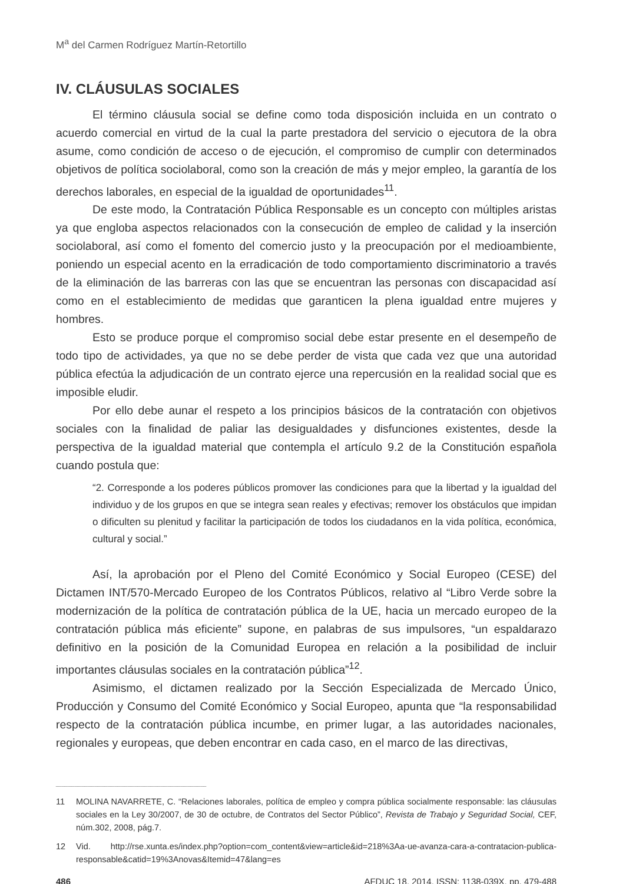M<sup>a</sup> del Carmen Rodríguez Martín-Retortillo
IV. CLÁUSULAS SOCIALES
El término cláusula social se define como toda disposición incluida en un contrato o acuerdo comercial en virtud de la cual la parte prestadora del servicio o ejecutora de la obra asume, como condición de acceso o de ejecución, el compromiso de cumplir con determinados objetivos de política sociolaboral, como son la creación de más y mejor empleo, la garantía de los derechos laborales, en especial de la igualdad de oportunidades<sup>11</sup>.
De este modo, la Contratación Pública Responsable es un concepto con múltiples aristas ya que engloba aspectos relacionados con la consecución de empleo de calidad y la inserción sociolaboral, así como el fomento del comercio justo y la preocupación por el medioambiente, poniendo un especial acento en la erradicación de todo comportamiento discriminatorio a través de la eliminación de las barreras con las que se encuentran las personas con discapacidad así como en el establecimiento de medidas que garanticen la plena igualdad entre mujeres y hombres.
Esto se produce porque el compromiso social debe estar presente en el desempeño de todo tipo de actividades, ya que no se debe perder de vista que cada vez que una autoridad pública efectúa la adjudicación de un contrato ejerce una repercusión en la realidad social que es imposible eludir.
Por ello debe aunar el respeto a los principios básicos de la contratación con objetivos sociales con la finalidad de paliar las desigualdades y disfunciones existentes, desde la perspectiva de la igualdad material que contempla el artículo 9.2 de la Constitución española cuando postula que:
“2. Corresponde a los poderes públicos promover las condiciones para que la libertad y la igualdad del individuo y de los grupos en que se integra sean reales y efectivas; remover los obstáculos que impidan o dificulten su plenitud y facilitar la participación de todos los ciudadanos en la vida política, económica, cultural y social.”
Así, la aprobación por el Pleno del Comité Económico y Social Europeo (CESE) del Dictamen INT/570-Mercado Europeo de los Contratos Públicos, relativo al “Libro Verde sobre la modernización de la política de contratación pública de la UE, hacia un mercado europeo de la contratación pública más eficiente” supone, en palabras de sus impulsores, “un espaldarazo definitivo en la posición de la Comunidad Europea en relación a la posibilidad de incluir importantes cláusulas sociales en la contratación pública”<sup>12</sup>.
Asimismo, el dictamen realizado por la Sección Especializada de Mercado Único, Producción y Consumo del Comité Económico y Social Europeo, apunta que “la responsabilidad respecto de la contratación pública incumbe, en primer lugar, a las autoridades nacionales, regionales y europeas, que deben encontrar en cada caso, en el marco de las directivas,
11 MOLINA NAVARRETE, C. “Relaciones laborales, política de empleo y compra pública socialmente responsable: las cláusulas sociales en la Ley 30/2007, de 30 de octubre, de Contratos del Sector Público”, Revista de Trabajo y Seguridad Social, CEF, núm.302, 2008, pág.7.
12 Vid. http://rse.xunta.es/index.php?option=com_content&view=article&id=218%3Aa-ue-avanza-cara-a-contratacion-publica-responsable&catid=19%3Anovas&Itemid=47&lang=es
486 AFDUC 18, 2014, ISSN: 1138-039X, pp. 479-488